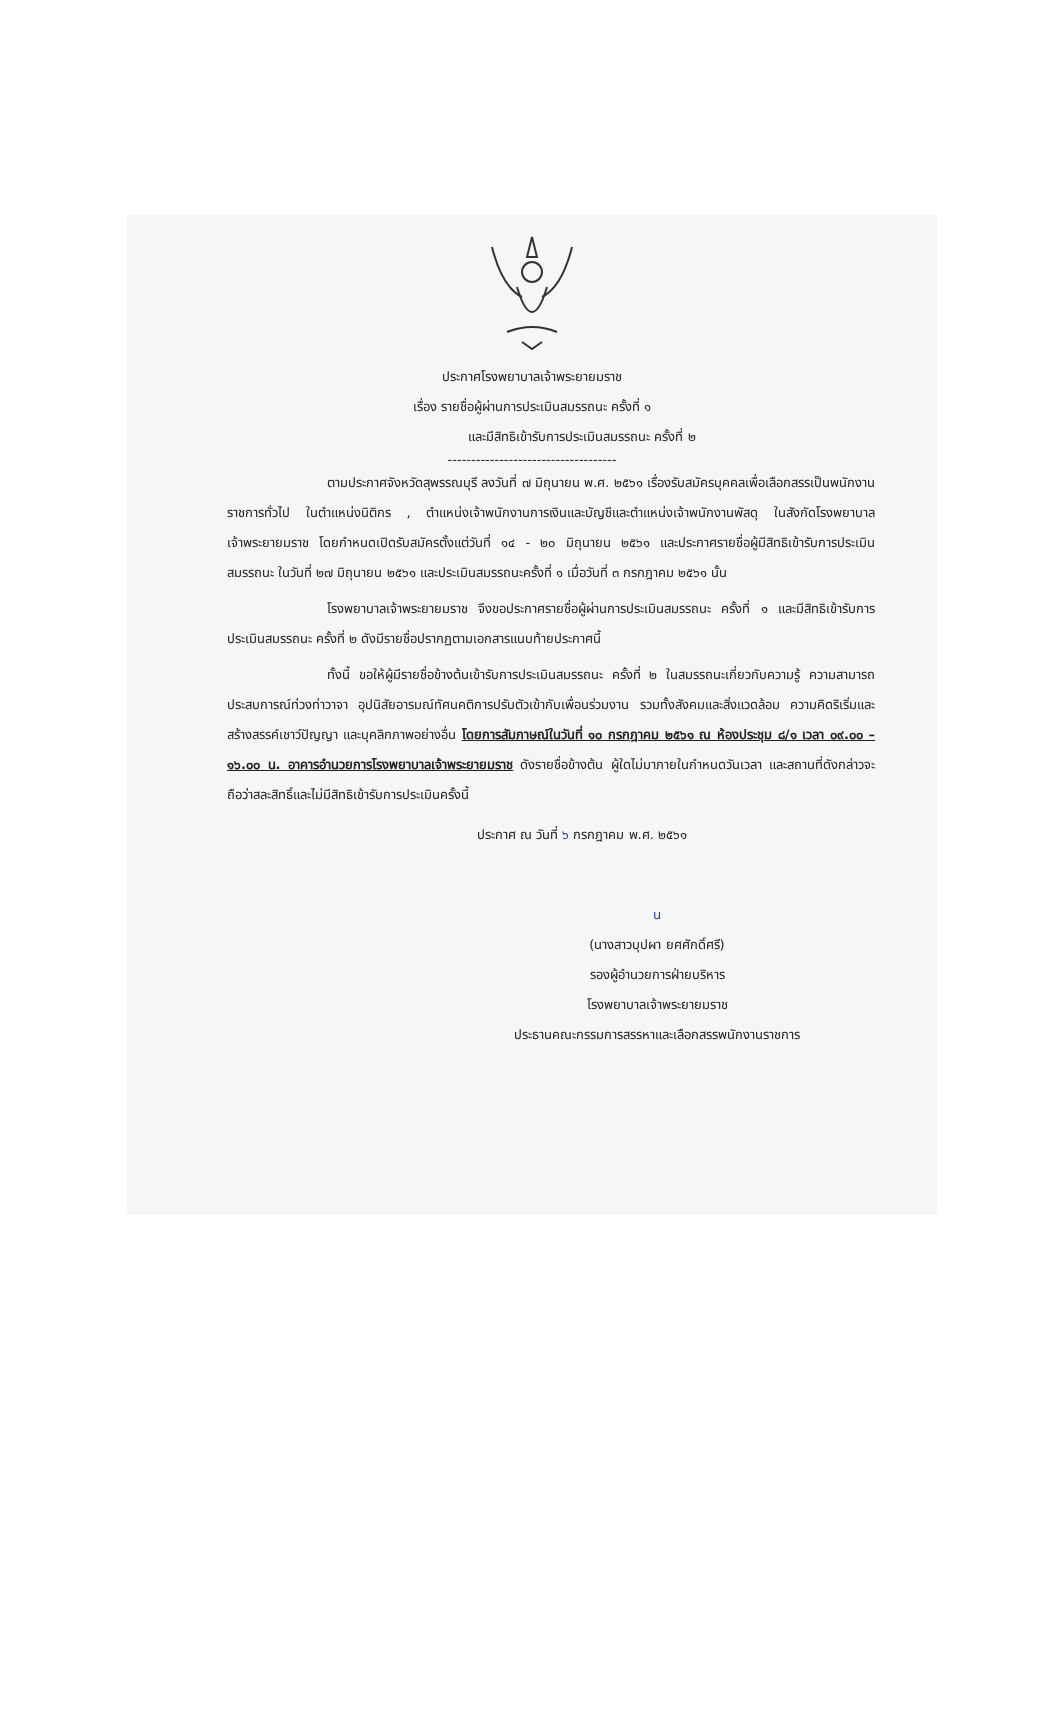ประกาศโรงพยาบาลเจ้าพระยายมราช
เรื่อง รายชื่อผู้ผ่านการประเมินสมรรถนะ ครั้งที่ ๑
และมีสิทธิเข้ารับการประเมินสมรรถนะ ครั้งที่ ๒
------------------------------------
ตามประกาศจังหวัดสุพรรณบุรี ลงวันที่ ๗ มิถุนายน พ.ศ. ๒๕๖๑ เรื่องรับสมัครบุคคลเพื่อเลือกสรรเป็นพนักงานราชการทั่วไป ในตำแหน่งนิติกร , ตำแหน่งเจ้าพนักงานการเงินและบัญชีและตำแหน่งเจ้าพนักงานพัสดุ ในสังกัดโรงพยาบาลเจ้าพระยายมราช โดยกำหนดเปิดรับสมัครตั้งแต่วันที่ ๑๔ - ๒๐ มิถุนายน ๒๕๖๑ และประกาศรายชื่อผู้มีสิทธิเข้ารับการประเมินสมรรถนะ ในวันที่ ๒๗ มิถุนายน ๒๕๖๑ และประเมินสมรรถนะครั้งที่ ๑ เมื่อวันที่ ๓ กรกฎาคม ๒๕๖๑ นั้น
โรงพยาบาลเจ้าพระยายมราช จึงขอประกาศรายชื่อผู้ผ่านการประเมินสมรรถนะ ครั้งที่ ๑ และมีสิทธิเข้ารับการประเมินสมรรถนะ ครั้งที่ ๒ ดังมีรายชื่อปรากฏตามเอกสารแนบท้ายประกาศนี้
ทั้งนี้ ขอให้ผู้มีรายชื่อข้างต้นเข้ารับการประเมินสมรรถนะ ครั้งที่ ๒ ในสมรรถนะเกี่ยวกับความรู้ ความสามารถ ประสบการณ์ท่วงท่าวาจา อุปนิสัยอารมณ์ทัศนคติการปรับตัวเข้ากับเพื่อนร่วมงาน รวมทั้งสังคมและสิ่งแวดล้อม ความคิดริเริ่มและสร้างสรรค์เชาว์ปัญญา และบุคลิกภาพอย่างอื่น โดยการสัมภาษณ์ในวันที่ ๑๐ กรกฎาคม ๒๕๖๑ ณ ห้องประชุม ๘/๑ เวลา ๐๙.๐๐ – ๑๖.๐๐ น. อาคารอำนวยการโรงพยาบาลเจ้าพระยายมราช ดังรายชื่อข้างต้น ผู้ใดไม่มาภายในกำหนดวันเวลา และสถานที่ดังกล่าวจะถือว่าสละสิทธิ์และไม่มีสิทธิเข้ารับการประเมินครั้งนี้
ประกาศ ณ วันที่ ๖ กรกฎาคม พ.ศ. ๒๕๖๑
u
(นางสาวบุปผา ยศศักดิ์ศรี)
รองผู้อำนวยการฝ่ายบริหาร
โรงพยาบาลเจ้าพระยายมราช
ประธานคณะกรรมการสรรหาและเลือกสรรพนักงานราชการ